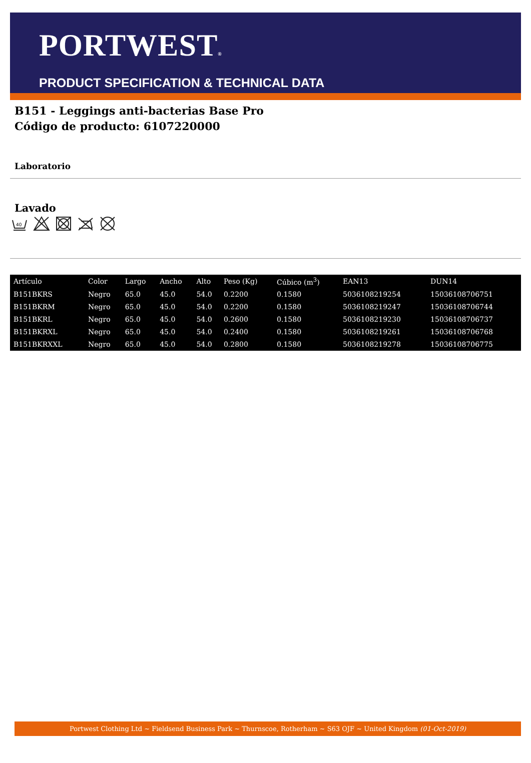PORTWEST®
PRODUCT SPECIFICATION & TECHNICAL DATA
B151 - Leggings anti-bacterias Base Pro
Código de producto: 6107220000
Laboratorio
Lavado
40
| Artículo | Color | Largo | Ancho | Alto | Peso (Kg) | Cúbico (m<sup>3</sup>) | EAN13 | DUN14 |
| --- | --- | --- | --- | --- | --- | --- | --- | --- |
| B151BKRS | Negro | 65.0 | 45.0 | 54.0 | 0.2200 | 0.1580 | 5036108219254 | 15036108706751 |
| B151BKRM | Negro | 65.0 | 45.0 | 54.0 | 0.2200 | 0.1580 | 5036108219247 | 15036108706744 |
| B151BKRL | Negro | 65.0 | 45.0 | 54.0 | 0.2600 | 0.1580 | 5036108219230 | 15036108706737 |
| B151BKRXL | Negro | 65.0 | 45.0 | 54.0 | 0.2400 | 0.1580 | 5036108219261 | 15036108706768 |
| B151BKRXXL | Negro | 65.0 | 45.0 | 54.0 | 0.2800 | 0.1580 | 5036108219278 | 15036108706775 |
Portwest Clothing Ltd ~ Fieldsend Business Park ~ Thurnscoe, Rotherham ~ S63 OJF ~ United Kingdom (01-Oct-2019)